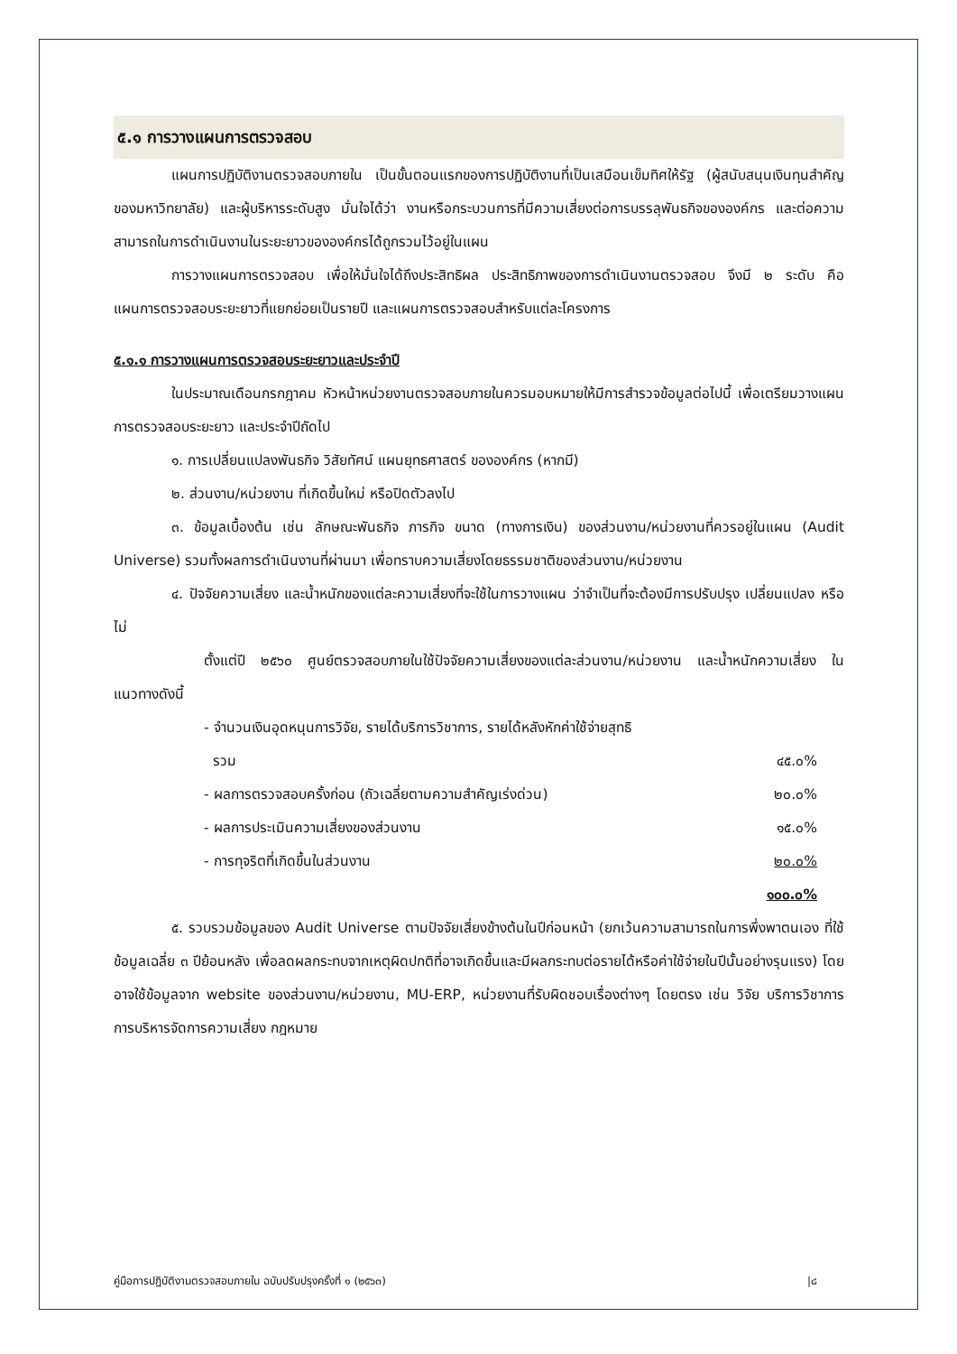๕.๑ การวางแผนการตรวจสอบ
แผนการปฏิบัติงานตรวจสอบภายใน เป็นขั้นตอนแรกของการปฏิบัติงานที่เป็นเสมือนเข็มทิศให้รัฐ (ผู้สนับสนุนเงินทุนสำคัญของมหาวิทยาลัย) และผู้บริหารระดับสูง มั่นใจได้ว่า งานหรือกระบวนการที่มีความเสี่ยงต่อการบรรลุพันธกิจขององค์กร และต่อความสามารถในการดำเนินงานในระยะยาวขององค์กรได้ถูกรวมไว้อยู่ในแผน
การวางแผนการตรวจสอบ เพื่อให้มั่นใจได้ถึงประสิทธิผล ประสิทธิภาพของการดำเนินงานตรวจสอบ จึงมี ๒ ระดับ คือ แผนการตรวจสอบระยะยาวที่แยกย่อยเป็นรายปี และแผนการตรวจสอบสำหรับแต่ละโครงการ
๕.๑.๑ การวางแผนการตรวจสอบระยะยาวและประจำปี
ในประมาณเดือนกรกฎาคม หัวหน้าหน่วยงานตรวจสอบภายในควรมอบหมายให้มีการสำรวจข้อมูลต่อไปนี้ เพื่อเตรียมวางแผนการตรวจสอบระยะยาว และประจำปีถัดไป
๑. การเปลี่ยนแปลงพันธกิจ วิสัยทัศน์ แผนยุทธศาสตร์ ขององค์กร (หากมี)
๒. ส่วนงาน/หน่วยงาน ที่เกิดขึ้นใหม่ หรือปิดตัวลงไป
๓. ข้อมูลเบื้องต้น เช่น ลักษณะพันธกิจ ภารกิจ ขนาด (ทางการเงิน) ของส่วนงาน/หน่วยงานที่ควรอยู่ในแผน (Audit Universe) รวมทั้งผลการดำเนินงานที่ผ่านมา เพื่อทราบความเสี่ยงโดยธรรมชาติของส่วนงาน/หน่วยงาน
๔. ปัจจัยความเสี่ยง และน้ำหนักของแต่ละความเสี่ยงที่จะใช้ในการวางแผน ว่าจำเป็นที่จะต้องมีการปรับปรุง เปลี่ยนแปลง หรือไม่
ตั้งแต่ปี ๒๕๖๐ ศูนย์ตรวจสอบภายในใช้ปัจจัยความเสี่ยงของแต่ละส่วนงาน/หน่วยงาน และน้ำหนักความเสี่ยง ในแนวทางดังนี้
- จำนวนเงินอุดหนุนการวิจัย, รายได้บริการวิชาการ, รายได้หลังหักค่าใช้จ่ายสุทธิ
รวม ๔๕.๐%
- ผลการตรวจสอบครั้งก่อน (ถัวเฉลี่ยตามความสำคัญเร่งด่วน) ๒๐.๐%
- ผลการประเมินความเสี่ยงของส่วนงาน ๑๕.๐%
- การทุจริตที่เกิดขึ้นในส่วนงาน ๒๐.๐%
๑๐๐.๐%
๕. รวบรวมข้อมูลของ Audit Universe ตามปัจจัยเสี่ยงข้างต้นในปีก่อนหน้า (ยกเว้นความสามารถในการพึ่งพาตนเอง ที่ใช้ข้อมูลเฉลี่ย ๓ ปีย้อนหลัง เพื่อลดผลกระทบจากเหตุผิดปกติที่อาจเกิดขึ้นและมีผลกระทบต่อรายได้หรือค่าใช้จ่ายในปีนั้นอย่างรุนแรง) โดยอาจใช้ข้อมูลจาก website ของส่วนงาน/หน่วยงาน, MU-ERP, หน่วยงานที่รับผิดชอบเรื่องต่างๆ โดยตรง เช่น วิจัย บริการวิชาการ การบริหารจัดการความเสี่ยง กฎหมาย
คู่มือการปฏิบัติงานตรวจสอบภายใน ฉบับปรับปรุงครั้งที่ ๑ (๒๕๖๓) |๘